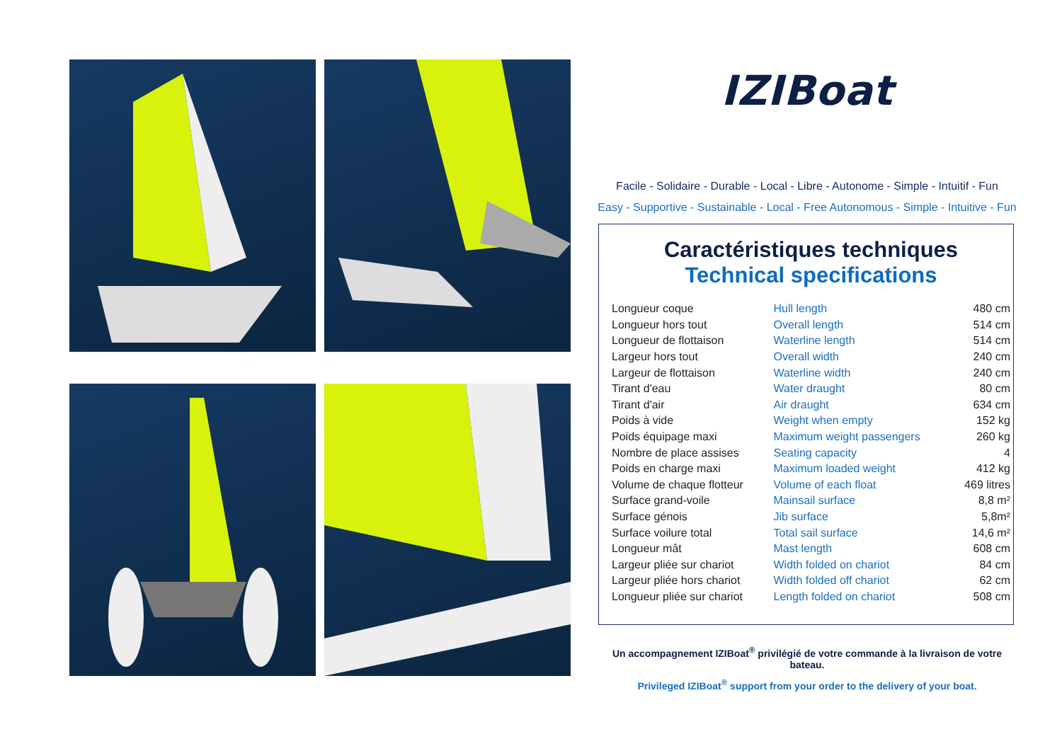IZIBoat
Facile - Solidaire - Durable - Local - Libre - Autonome - Simple - Intuitif - Fun
Easy - Supportive - Sustainable - Local - Free Autonomous - Simple - Intuitive - Fun
Caractéristiques techniques
Technical specifications
| Longueur coque | Hull length | 480 cm |
| Longueur hors tout | Overall length | 514 cm |
| Longueur de flottaison | Waterline length | 514 cm |
| Largeur hors tout | Overall width | 240 cm |
| Largeur de flottaison | Waterline width | 240 cm |
| Tirant d'eau | Water draught | 80 cm |
| Tirant d'air | Air draught | 634 cm |
| Poids à vide | Weight when empty | 152 kg |
| Poids équipage maxi | Maximum weight passengers | 260 kg |
| Nombre de place assises | Seating capacity | 4 |
| Poids en charge maxi | Maximum loaded weight | 412 kg |
| Volume de chaque flotteur | Volume of each float | 469 litres |
| Surface grand-voile | Mainsail surface | 8,8 m² |
| Surface génois | Jib surface | 5,8m² |
| Surface voilure total | Total sail surface | 14,6 m² |
| Longueur mât | Mast length | 608 cm |
| Largeur pliée sur chariot | Width folded on chariot | 84 cm |
| Largeur pliée hors chariot | Width folded off chariot | 62 cm |
| Longueur pliée sur chariot | Length folded on chariot | 508 cm |
Un accompagnement IZIBoat<sup>®</sup> privilégié de votre commande à la livraison de votre bateau.
Privileged IZIBoat<sup>®</sup> support from your order to the delivery of your boat.